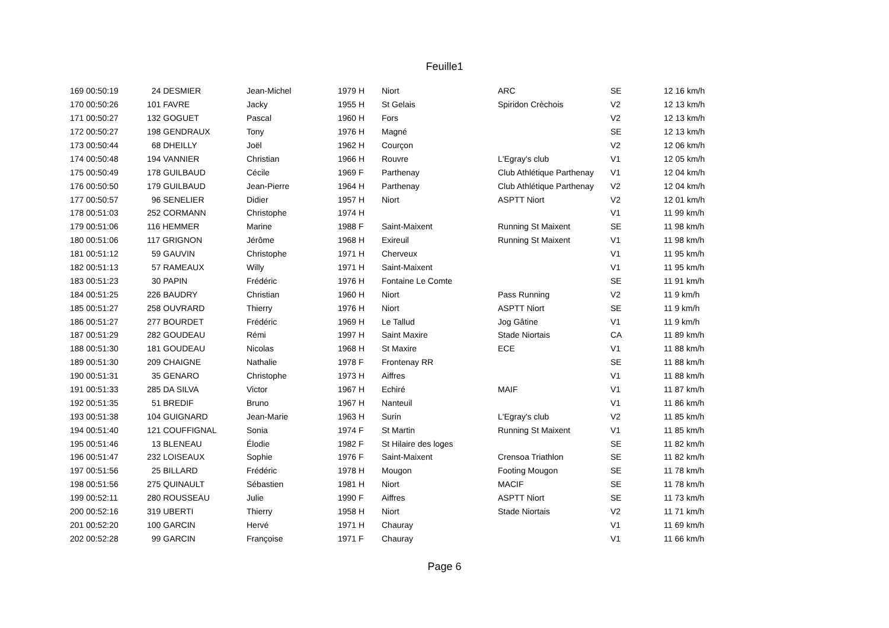Feuille1
| 169 00:50:19 | 24 DESMIER | Jean-Michel | 1979 H | Niort | ARC | SE | 12 16 km/h |
| 170 00:50:26 | 101 FAVRE | Jacky | 1955 H | St Gelais | Spiridon Crèchois | V2 | 12 13 km/h |
| 171 00:50:27 | 132 GOGUET | Pascal | 1960 H | Fors | | V2 | 12 13 km/h |
| 172 00:50:27 | 198 GENDRAUX | Tony | 1976 H | Magné | | SE | 12 13 km/h |
| 173 00:50:44 | 68 DHEILLY | Joël | 1962 H | Courçon | | V2 | 12 06 km/h |
| 174 00:50:48 | 194 VANNIER | Christian | 1966 H | Rouvre | L'Egray's club | V1 | 12 05 km/h |
| 175 00:50:49 | 178 GUILBAUD | Cécile | 1969 F | Parthenay | Club Athlétique Parthenay | V1 | 12 04 km/h |
| 176 00:50:50 | 179 GUILBAUD | Jean-Pierre | 1964 H | Parthenay | Club Athlétique Parthenay | V2 | 12 04 km/h |
| 177 00:50:57 | 96 SENELIER | Didier | 1957 H | Niort | ASPTT Niort | V2 | 12 01 km/h |
| 178 00:51:03 | 252 CORMANN | Christophe | 1974 H | | | V1 | 11 99 km/h |
| 179 00:51:06 | 116 HEMMER | Marine | 1988 F | Saint-Maixent | Running St Maixent | SE | 11 98 km/h |
| 180 00:51:06 | 117 GRIGNON | Jérôme | 1968 H | Exireuil | Running St Maixent | V1 | 11 98 km/h |
| 181 00:51:12 | 59 GAUVIN | Christophe | 1971 H | Cherveux | | V1 | 11 95 km/h |
| 182 00:51:13 | 57 RAMEAUX | Willy | 1971 H | Saint-Maixent | | V1 | 11 95 km/h |
| 183 00:51:23 | 30 PAPIN | Frédéric | 1976 H | Fontaine Le Comte | | SE | 11 91 km/h |
| 184 00:51:25 | 226 BAUDRY | Christian | 1960 H | Niort | Pass Running | V2 | 11 9 km/h |
| 185 00:51:27 | 258 OUVRARD | Thierry | 1976 H | Niort | ASPTT Niort | SE | 11 9 km/h |
| 186 00:51:27 | 277 BOURDET | Frédéric | 1969 H | Le Tallud | Jog Gâtine | V1 | 11 9 km/h |
| 187 00:51:29 | 282 GOUDEAU | Rémi | 1997 H | Saint Maxire | Stade Niortais | CA | 11 89 km/h |
| 188 00:51:30 | 181 GOUDEAU | Nicolas | 1968 H | St Maxire | ECE | V1 | 11 88 km/h |
| 189 00:51:30 | 209 CHAIGNE | Nathalie | 1978 F | Frontenay RR | | SE | 11 88 km/h |
| 190 00:51:31 | 35 GENARO | Christophe | 1973 H | Aiffres | | V1 | 11 88 km/h |
| 191 00:51:33 | 285 DA SILVA | Victor | 1967 H | Echiré | MAIF | V1 | 11 87 km/h |
| 192 00:51:35 | 51 BREDIF | Bruno | 1967 H | Nanteuil | | V1 | 11 86 km/h |
| 193 00:51:38 | 104 GUIGNARD | Jean-Marie | 1963 H | Surin | L'Egray's club | V2 | 11 85 km/h |
| 194 00:51:40 | 121 COUFFIGNAL | Sonia | 1974 F | St Martin | Running St Maixent | V1 | 11 85 km/h |
| 195 00:51:46 | 13 BLENEAU | Élodie | 1982 F | St Hilaire des loges | | SE | 11 82 km/h |
| 196 00:51:47 | 232 LOISEAUX | Sophie | 1976 F | Saint-Maixent | Crensoa Triathlon | SE | 11 82 km/h |
| 197 00:51:56 | 25 BILLARD | Frédéric | 1978 H | Mougon | Footing Mougon | SE | 11 78 km/h |
| 198 00:51:56 | 275 QUINAULT | Sébastien | 1981 H | Niort | MACIF | SE | 11 78 km/h |
| 199 00:52:11 | 280 ROUSSEAU | Julie | 1990 F | Aiffres | ASPTT Niort | SE | 11 73 km/h |
| 200 00:52:16 | 319 UBERTI | Thierry | 1958 H | Niort | Stade Niortais | V2 | 11 71 km/h |
| 201 00:52:20 | 100 GARCIN | Hervé | 1971 H | Chauray | | V1 | 11 69 km/h |
| 202 00:52:28 | 99 GARCIN | Françoise | 1971 F | Chauray | | V1 | 11 66 km/h |
Page 6